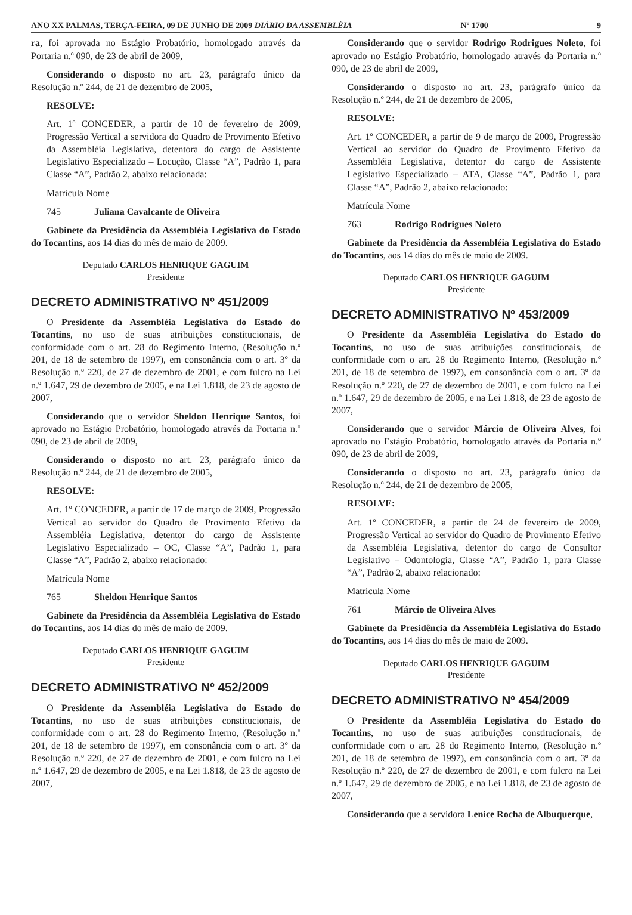ANO XX PALMAS, TERÇA-FEIRA, 09 DE JUNHO DE 2009 DIÁRIO DA ASSEMBLÉIA Nº 1700 9
ra, foi aprovada no Estágio Probatório, homologado através da Portaria n.º 090, de 23 de abril de 2009,
Considerando o disposto no art. 23, parágrafo único da Resolução n.º 244, de 21 de dezembro de 2005,
RESOLVE:
Art. 1º CONCEDER, a partir de 10 de fevereiro de 2009, Progressão Vertical a servidora do Quadro de Provimento Efetivo da Assembléia Legislativa, detentora do cargo de Assistente Legislativo Especializado – Locução, Classe “A”, Padrão 1, para Classe “A”, Padrão 2, abaixo relacionada:
Matrícula Nome
745 Juliana Cavalcante de Oliveira
Gabinete da Presidência da Assembléia Legislativa do Estado do Tocantins, aos 14 dias do mês de maio de 2009.
Deputado CARLOS HENRIQUE GAGUIM
Presidente
DECRETO ADMINISTRATIVO Nº 451/2009
O Presidente da Assembléia Legislativa do Estado do Tocantins, no uso de suas atribuições constitucionais, de conformidade com o art. 28 do Regimento Interno, (Resolução n.º 201, de 18 de setembro de 1997), em consonância com o art. 3º da Resolução n.º 220, de 27 de dezembro de 2001, e com fulcro na Lei n.º 1.647, 29 de dezembro de 2005, e na Lei 1.818, de 23 de agosto de 2007,
Considerando que o servidor Sheldon Henrique Santos, foi aprovado no Estágio Probatório, homologado através da Portaria n.º 090, de 23 de abril de 2009,
Considerando o disposto no art. 23, parágrafo único da Resolução n.º 244, de 21 de dezembro de 2005,
RESOLVE:
Art. 1º CONCEDER, a partir de 17 de março de 2009, Progressão Vertical ao servidor do Quadro de Provimento Efetivo da Assembléia Legislativa, detentor do cargo de Assistente Legislativo Especializado – OC, Classe “A”, Padrão 1, para Classe “A”, Padrão 2, abaixo relacionado:
Matrícula Nome
765 Sheldon Henrique Santos
Gabinete da Presidência da Assembléia Legislativa do Estado do Tocantins, aos 14 dias do mês de maio de 2009.
Deputado CARLOS HENRIQUE GAGUIM
Presidente
DECRETO ADMINISTRATIVO Nº 452/2009
O Presidente da Assembléia Legislativa do Estado do Tocantins, no uso de suas atribuições constitucionais, de conformidade com o art. 28 do Regimento Interno, (Resolução n.º 201, de 18 de setembro de 1997), em consonância com o art. 3º da Resolução n.º 220, de 27 de dezembro de 2001, e com fulcro na Lei n.º 1.647, 29 de dezembro de 2005, e na Lei 1.818, de 23 de agosto de 2007,
Considerando que o servidor Rodrigo Rodrigues Noleto, foi aprovado no Estágio Probatório, homologado através da Portaria n.º 090, de 23 de abril de 2009,
Considerando o disposto no art. 23, parágrafo único da Resolução n.º 244, de 21 de dezembro de 2005,
RESOLVE:
Art. 1º CONCEDER, a partir de 9 de março de 2009, Progressão Vertical ao servidor do Quadro de Provimento Efetivo da Assembléia Legislativa, detentor do cargo de Assistente Legislativo Especializado – ATA, Classe “A”, Padrão 1, para Classe “A”, Padrão 2, abaixo relacionado:
Matrícula Nome
763 Rodrigo Rodrigues Noleto
Gabinete da Presidência da Assembléia Legislativa do Estado do Tocantins, aos 14 dias do mês de maio de 2009.
Deputado CARLOS HENRIQUE GAGUIM
Presidente
DECRETO ADMINISTRATIVO Nº 453/2009
O Presidente da Assembléia Legislativa do Estado do Tocantins, no uso de suas atribuições constitucionais, de conformidade com o art. 28 do Regimento Interno, (Resolução n.º 201, de 18 de setembro de 1997), em consonância com o art. 3º da Resolução n.º 220, de 27 de dezembro de 2001, e com fulcro na Lei n.º 1.647, 29 de dezembro de 2005, e na Lei 1.818, de 23 de agosto de 2007,
Considerando que o servidor Márcio de Oliveira Alves, foi aprovado no Estágio Probatório, homologado através da Portaria n.º 090, de 23 de abril de 2009,
Considerando o disposto no art. 23, parágrafo único da Resolução n.º 244, de 21 de dezembro de 2005,
RESOLVE:
Art. 1º CONCEDER, a partir de 24 de fevereiro de 2009, Progressão Vertical ao servidor do Quadro de Provimento Efetivo da Assembléia Legislativa, detentor do cargo de Consultor Legislativo – Odontologia, Classe “A”, Padrão 1, para Classe “A”, Padrão 2, abaixo relacionado:
Matrícula Nome
761 Márcio de Oliveira Alves
Gabinete da Presidência da Assembléia Legislativa do Estado do Tocantins, aos 14 dias do mês de maio de 2009.
Deputado CARLOS HENRIQUE GAGUIM
Presidente
DECRETO ADMINISTRATIVO Nº 454/2009
O Presidente da Assembléia Legislativa do Estado do Tocantins, no uso de suas atribuições constitucionais, de conformidade com o art. 28 do Regimento Interno, (Resolução n.º 201, de 18 de setembro de 1997), em consonância com o art. 3º da Resolução n.º 220, de 27 de dezembro de 2001, e com fulcro na Lei n.º 1.647, 29 de dezembro de 2005, e na Lei 1.818, de 23 de agosto de 2007,
Considerando que a servidora Lenice Rocha de Albuquerque,